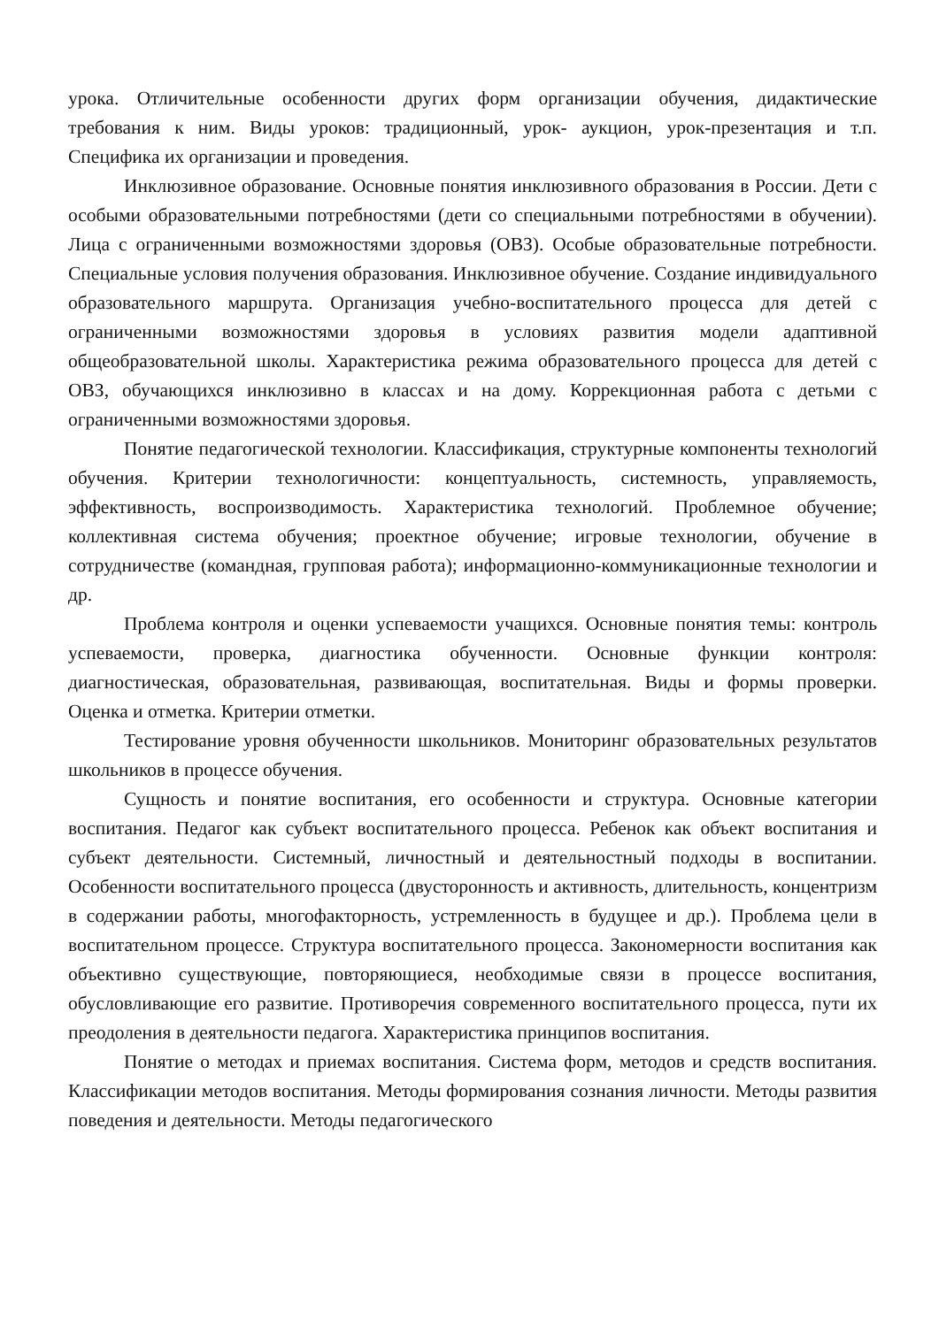урока. Отличительные особенности других форм организации обучения, дидактические требования к ним. Виды уроков: традиционный, урок- аукцион, урок-презентация и т.п. Специфика их организации и проведения.
Инклюзивное образование. Основные понятия инклюзивного образования в России. Дети с особыми образовательными потребностями (дети со специальными потребностями в обучении). Лица с ограниченными возможностями здоровья (ОВЗ). Особые образовательные потребности. Специальные условия получения образования. Инклюзивное обучение. Создание индивидуального образовательного маршрута. Организация учебно-воспитательного процесса для детей с ограниченными возможностями здоровья в условиях развития модели адаптивной общеобразовательной школы. Характеристика режима образовательного процесса для детей с ОВЗ, обучающихся инклюзивно в классах и на дому. Коррекционная работа с детьми с ограниченными возможностями здоровья.
Понятие педагогической технологии. Классификация, структурные компоненты технологий обучения. Критерии технологичности: концептуальность, системность, управляемость, эффективность, воспроизводимость. Характеристика технологий. Проблемное обучение; коллективная система обучения; проектное обучение; игровые технологии, обучение в сотрудничестве (командная, групповая работа); информационно-коммуникационные технологии и др.
Проблема контроля и оценки успеваемости учащихся. Основные понятия темы: контроль успеваемости, проверка, диагностика обученности. Основные функции контроля: диагностическая, образовательная, развивающая, воспитательная. Виды и формы проверки. Оценка и отметка. Критерии отметки.
Тестирование уровня обученности школьников. Мониторинг образовательных результатов школьников в процессе обучения.
Сущность и понятие воспитания, его особенности и структура. Основные категории воспитания. Педагог как субъект воспитательного процесса. Ребенок как объект воспитания и субъект деятельности. Системный, личностный и деятельностный подходы в воспитании. Особенности воспитательного процесса (двусторонность и активность, длительность, концентризм в содержании работы, многофакторность, устремленность в будущее и др.). Проблема цели в воспитательном процессе. Структура воспитательного процесса. Закономерности воспитания как объективно существующие, повторяющиеся, необходимые связи в процессе воспитания, обусловливающие его развитие. Противоречия современного воспитательного процесса, пути их преодоления в деятельности педагога. Характеристика принципов воспитания.
Понятие о методах и приемах воспитания. Система форм, методов и средств воспитания. Классификации методов воспитания. Методы формирования сознания личности. Методы развития поведения и деятельности. Методы педагогического